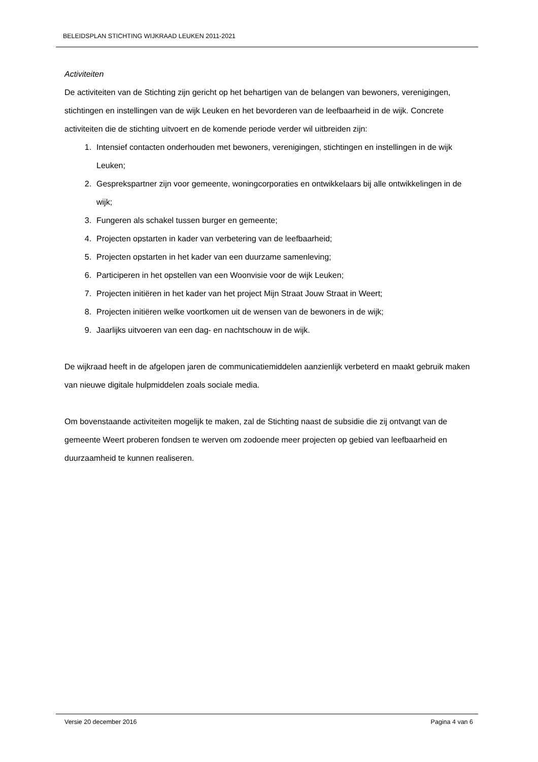BELEIDSPLAN STICHTING WIJKRAAD LEUKEN 2011-2021
Activiteiten
De activiteiten van de Stichting zijn gericht op het behartigen van de belangen van bewoners, verenigingen, stichtingen en instellingen van de wijk Leuken en het bevorderen van de leefbaarheid in de wijk. Concrete activiteiten die de stichting uitvoert en de komende periode verder wil uitbreiden zijn:
1. Intensief contacten onderhouden met bewoners, verenigingen, stichtingen en instellingen in de wijk Leuken;
2. Gesprekspartner zijn voor gemeente, woningcorporaties en ontwikkelaars bij alle ontwikkelingen in de wijk;
3. Fungeren als schakel tussen burger en gemeente;
4. Projecten opstarten in kader van verbetering van de leefbaarheid;
5. Projecten opstarten in het kader van een duurzame samenleving;
6. Participeren in het opstellen van een Woonvisie voor de wijk Leuken;
7. Projecten initiëren in het kader van het project Mijn Straat Jouw Straat in Weert;
8. Projecten initiëren welke voortkomen uit de wensen van de bewoners in de wijk;
9. Jaarlijks uitvoeren van een dag- en nachtschouw in de wijk.
De wijkraad heeft in de afgelopen jaren de communicatiemiddelen aanzienlijk verbeterd en maakt gebruik maken van nieuwe digitale hulpmiddelen zoals sociale media.
Om bovenstaande activiteiten mogelijk te maken, zal de Stichting naast de subsidie die zij ontvangt van de gemeente Weert proberen fondsen te werven om zodoende meer projecten op gebied van leefbaarheid en duurzaamheid te kunnen realiseren.
Versie 20 december 2016 Pagina 4 van 6